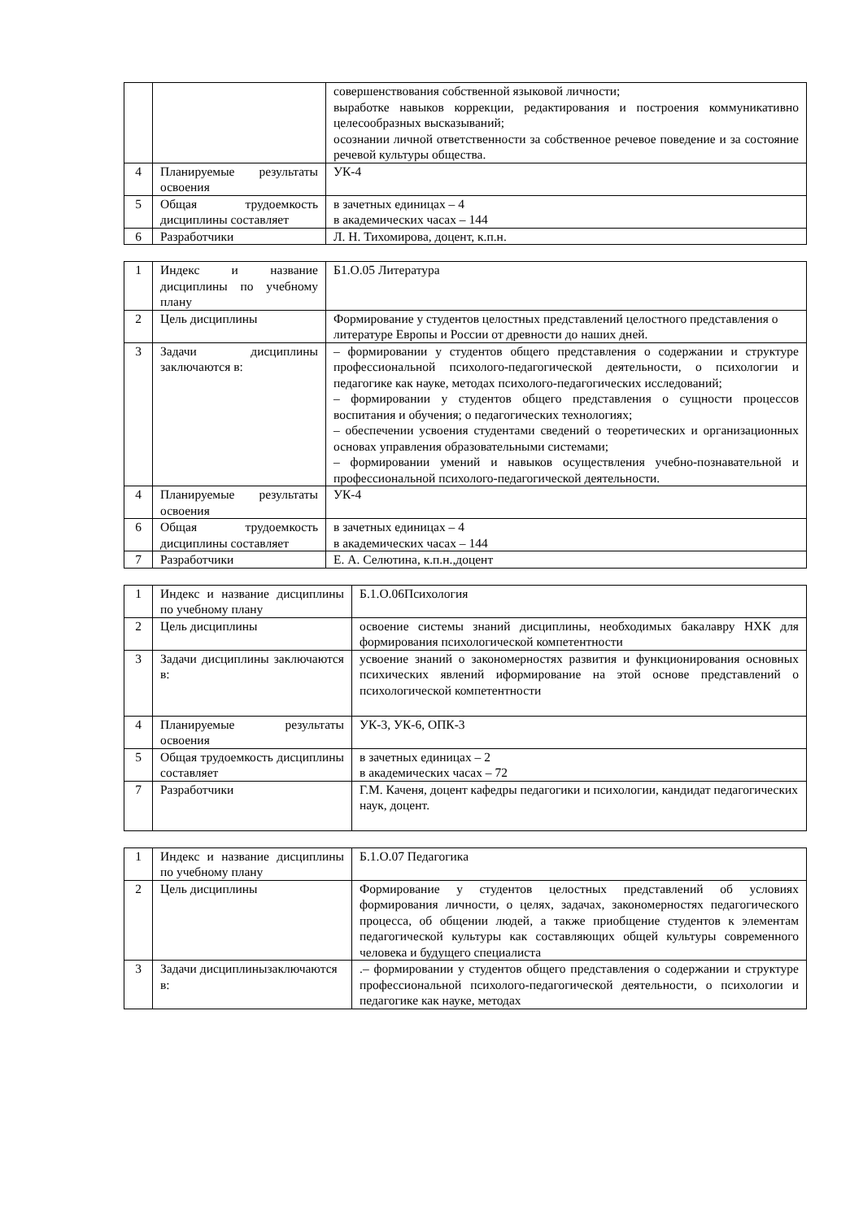| | | совершенствования собственной языковой личности; выработке навыков коррекции, редактирования и построения коммуникативно целесообразных высказываний; осознании личной ответственности за собственное речевое поведение и за состояние речевой культуры общества. |
| 4 | Планируемые результаты освоения | УК-4 |
| 5 | Общая трудоемкость дисциплины составляет | в зачетных единицах – 4 в академических часах – 144 |
| 6 | Разработчики | Л. Н. Тихомирова, доцент, к.п.н. |
| 1 | Индекс и название дисциплины по учебному плану | Б1.О.05 Литература |
| 2 | Цель дисциплины | Формирование у студентов целостных представлений целостного представления о литературе Европы и России от древности до наших дней. |
| 3 | Задачи дисциплины заключаются в: | – формировании у студентов общего представления о содержании и структуре профессиональной психолого-педагогической деятельности, о психологии и педагогике как науке, методах психолого-педагогических исследований; – формировании у студентов общего представления о сущности процессов воспитания и обучения; о педагогических технологиях; – обеспечении усвоения студентами сведений о теоретических и организационных основах управления образовательными системами; – формировании умений и навыков осуществления учебно-познавательной и профессиональной психолого-педагогической деятельности. |
| 4 | Планируемые результаты освоения | УК-4 |
| 6 | Общая трудоемкость дисциплины составляет | в зачетных единицах – 4 в академических часах – 144 |
| 7 | Разработчики | Е. А. Селютина, к.п.н.,доцент |
| 1 | Индекс и название дисциплины по учебному плану | Б.1.О.06Психология |
| 2 | Цель дисциплины | освоение системы знаний дисциплины, необходимых бакалавру НХК для формирования психологической компетентности |
| 3 | Задачи дисциплины заключаются в: | усвоение знаний о закономерностях развития и функционирования основных психических явлений иформирование на этой основе представлений о психологической компетентности |
| 4 | Планируемые результаты освоения | УК-3, УК-6, ОПК-3 |
| 5 | Общая трудоемкость дисциплины составляет | в зачетных единицах – 2 в академических часах – 72 |
| 7 | Разработчики | Г.М. Каченя, доцент кафедры педагогики и психологии, кандидат педагогических наук, доцент. |
| 1 | Индекс и название дисциплины по учебному плану | Б.1.О.07 Педагогика |
| 2 | Цель дисциплины | Формирование у студентов целостных представлений об условиях формирования личности, о целях, задачах, закономерностях педагогического процесса, об общении людей, а также приобщение студентов к элементам педагогической культуры как составляющих общей культуры современного человека и будущего специалиста |
| 3 | Задачи дисциплинызаключаются в: | .– формировании у студентов общего представления о содержании и структуре профессиональной психолого-педагогической деятельности, о психологии и педагогике как науке, методах |